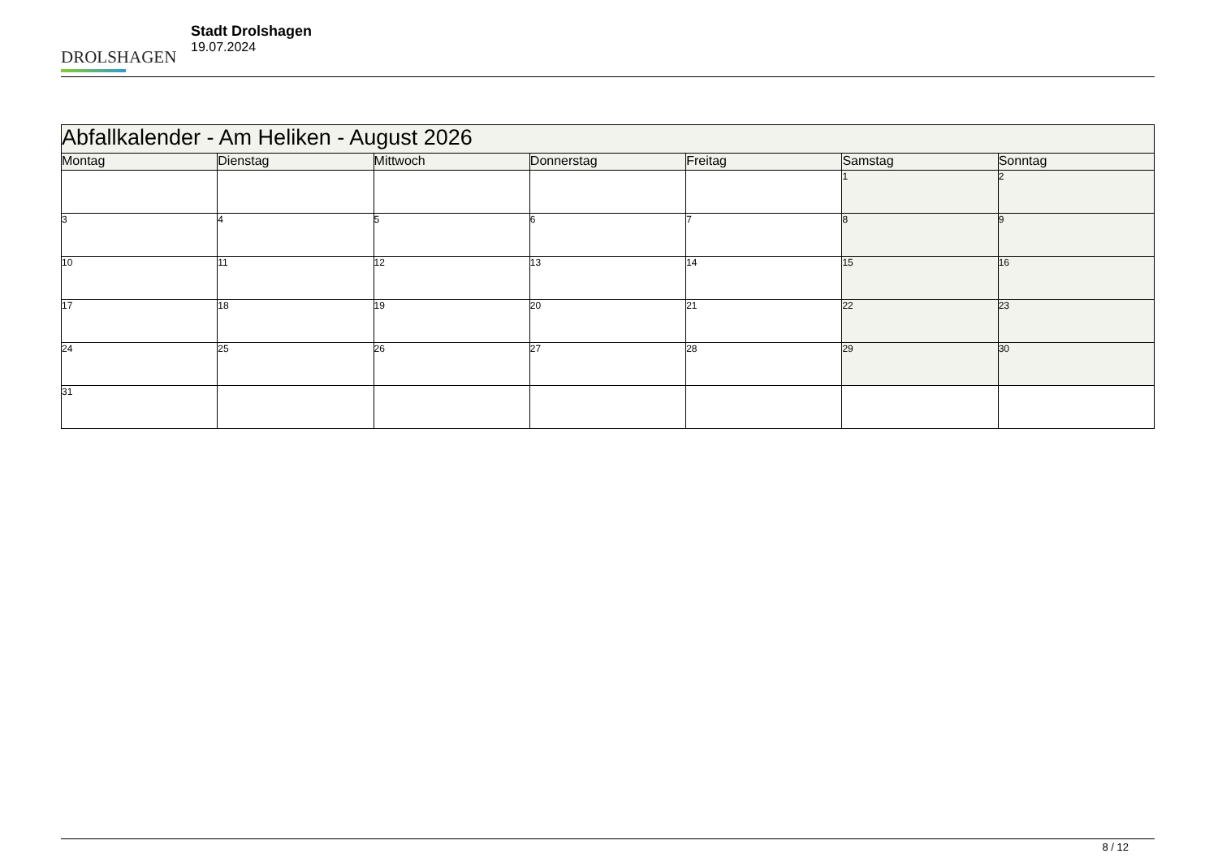DROLSHAGEN
Stadt Drolshagen
19.07.2024
| Abfallkalender - Am Heliken - August 2026 | | | | | | |
| --- | --- | --- | --- | --- | --- | --- |
| Montag | Dienstag | Mittwoch | Donnerstag | Freitag | Samstag | Sonntag |
| | | | | | 1 | 2 |
| 3 | 4 | 5 | 6 | 7 | 8 | 9 |
| 10 | 11 | 12 | 13 | 14 | 15 | 16 |
| 17 | 18 | 19 | 20 | 21 | 22 | 23 |
| 24 | 25 | 26 | 27 | 28 | 29 | 30 |
| 31 | | | | | | |
8 / 12